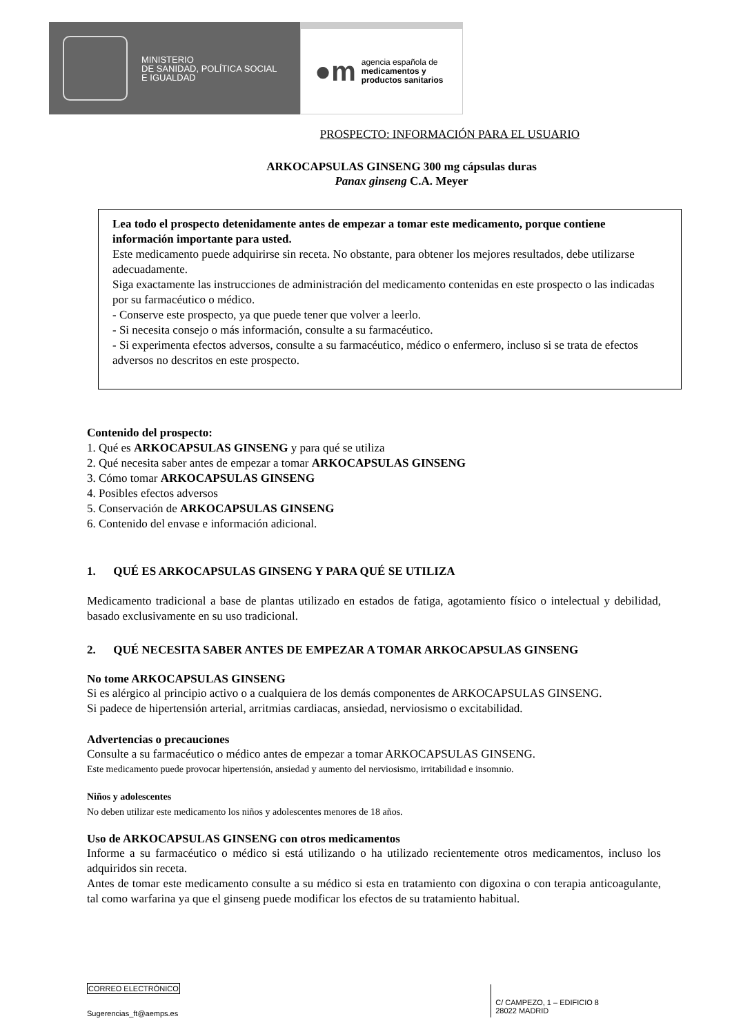MINISTERIO
DE SANIDAD, POLÍTICA SOCIAL
E IGUALDAD
●m
agencia española de
medicamentos y
productos sanitarios
PROSPECTO: INFORMACIÓN PARA EL USUARIO
ARKOCAPSULAS GINSENG 300 mg cápsulas duras
Panax ginseng C.A. Meyer
Lea todo el prospecto detenidamente antes de empezar a tomar este medicamento, porque contiene información importante para usted.
Este medicamento puede adquirirse sin receta. No obstante, para obtener los mejores resultados, debe utilizarse adecuadamente.
Siga exactamente las instrucciones de administración del medicamento contenidas en este prospecto o las indicadas por su farmacéutico o médico.
- Conserve este prospecto, ya que puede tener que volver a leerlo.
- Si necesita consejo o más información, consulte a su farmacéutico.
- Si experimenta efectos adversos, consulte a su farmacéutico, médico o enfermero, incluso si se trata de efectos adversos no descritos en este prospecto.
Contenido del prospecto:
1. Qué es ARKOCAPSULAS GINSENG y para qué se utiliza
2. Qué necesita saber antes de empezar a tomar ARKOCAPSULAS GINSENG
3. Cómo tomar ARKOCAPSULAS GINSENG
4. Posibles efectos adversos
5. Conservación de ARKOCAPSULAS GINSENG
6. Contenido del envase e información adicional.
1. QUÉ ES ARKOCAPSULAS GINSENG Y PARA QUÉ SE UTILIZA
Medicamento tradicional a base de plantas utilizado en estados de fatiga, agotamiento físico o intelectual y debilidad, basado exclusivamente en su uso tradicional.
2. QUÉ NECESITA SABER ANTES DE EMPEZAR A TOMAR ARKOCAPSULAS GINSENG
No tome ARKOCAPSULAS GINSENG
Si es alérgico al principio activo o a cualquiera de los demás componentes de ARKOCAPSULAS GINSENG.
Si padece de hipertensión arterial, arritmias cardiacas, ansiedad, nerviosismo o excitabilidad.
Advertencias o precauciones
Consulte a su farmacéutico o médico antes de empezar a tomar ARKOCAPSULAS GINSENG.
Este medicamento puede provocar hipertensión, ansiedad y aumento del nerviosismo, irritabilidad e insomnio.
Niños y adolescentes
No deben utilizar este medicamento los niños y adolescentes menores de 18 años.
Uso de ARKOCAPSULAS GINSENG con otros medicamentos
Informe a su farmacéutico o médico si está utilizando o ha utilizado recientemente otros medicamentos, incluso los adquiridos sin receta.
Antes de tomar este medicamento consulte a su médico si esta en tratamiento con digoxina o con terapia anticoagulante, tal como warfarina ya que el ginseng puede modificar los efectos de su tratamiento habitual.
CORREO ELECTRÓNICO
Sugerencias_ft@aemps.es
C/ CAMPEZO, 1 – EDIFICIO 8
28022 MADRID